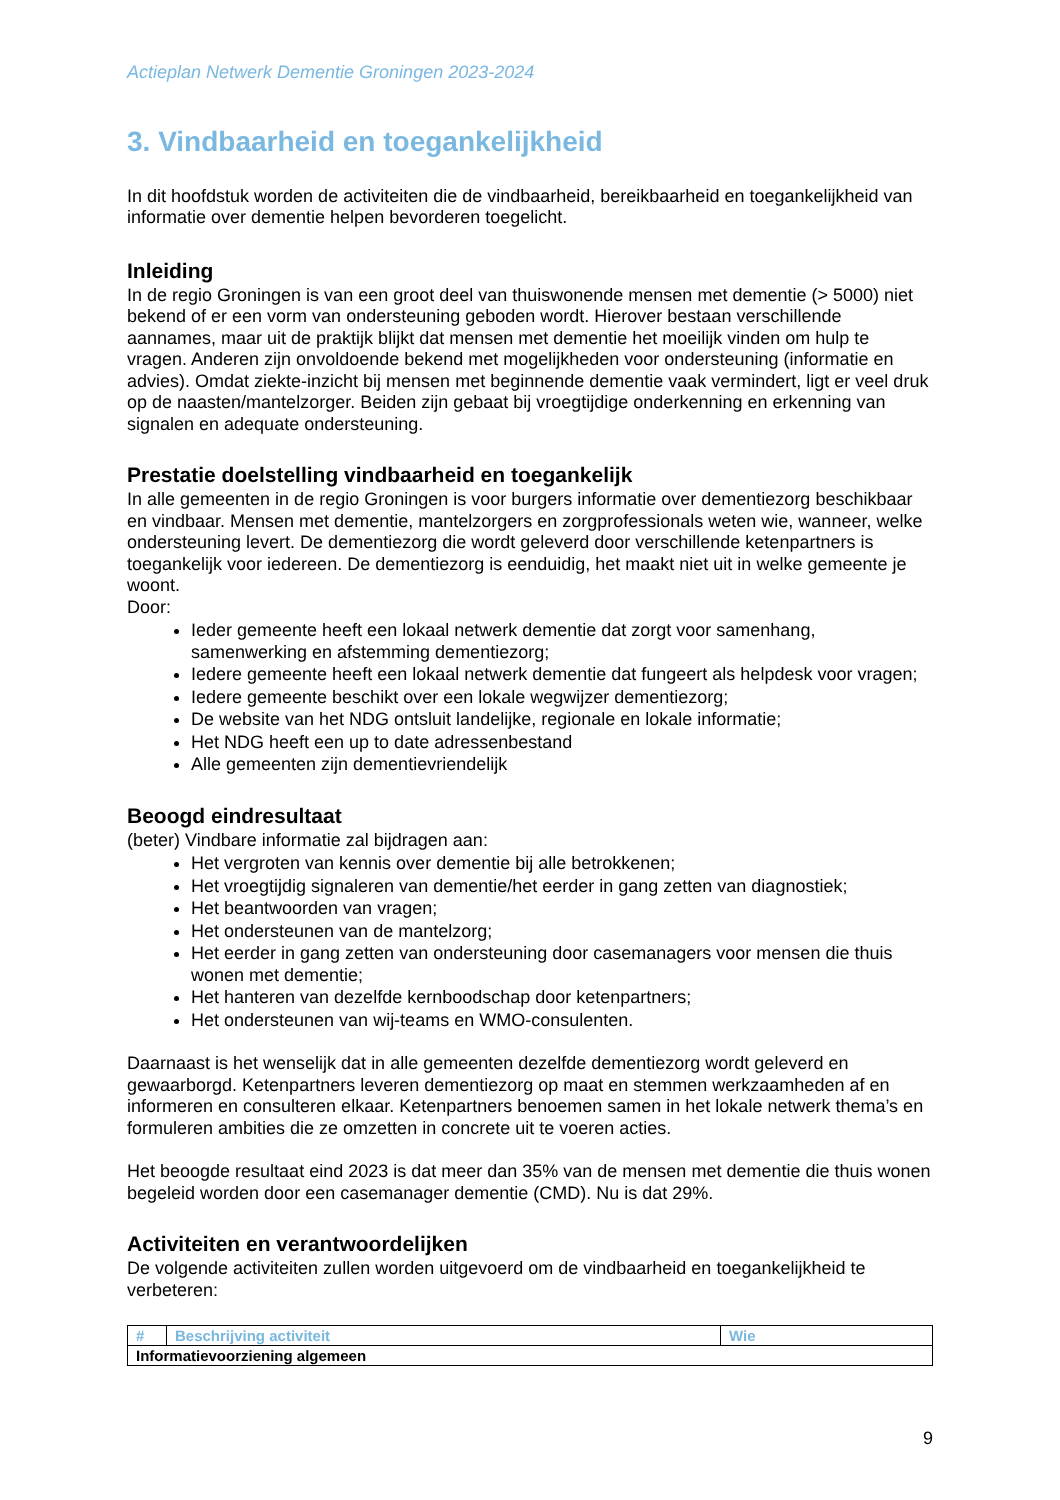Actieplan Netwerk Dementie Groningen 2023-2024
3. Vindbaarheid en toegankelijkheid
In dit hoofdstuk worden de activiteiten die de vindbaarheid, bereikbaarheid en toegankelijkheid van informatie over dementie helpen bevorderen toegelicht.
Inleiding
In de regio Groningen is van een groot deel van thuiswonende mensen met dementie (> 5000) niet bekend of er een vorm van ondersteuning geboden wordt. Hierover bestaan verschillende aannames, maar uit de praktijk blijkt dat mensen met dementie het moeilijk vinden om hulp te vragen. Anderen zijn onvoldoende bekend met mogelijkheden voor ondersteuning (informatie en advies). Omdat ziekte-inzicht bij mensen met beginnende dementie vaak vermindert, ligt er veel druk op de naasten/mantelzorger. Beiden zijn gebaat bij vroegtijdige onderkenning en erkenning van signalen en adequate ondersteuning.
Prestatie doelstelling vindbaarheid en toegankelijk
In alle gemeenten in de regio Groningen is voor burgers informatie over dementiezorg beschikbaar en vindbaar. Mensen met dementie, mantelzorgers en zorgprofessionals weten wie, wanneer, welke ondersteuning levert. De dementiezorg die wordt geleverd door verschillende ketenpartners is toegankelijk voor iedereen. De dementiezorg is eenduidig, het maakt niet uit in welke gemeente je woont.
Door:
Ieder gemeente heeft een lokaal netwerk dementie dat zorgt voor samenhang, samenwerking en afstemming dementiezorg;
Iedere gemeente heeft een lokaal netwerk dementie dat fungeert als helpdesk voor vragen;
Iedere gemeente beschikt over een lokale wegwijzer dementiezorg;
De website van het NDG ontsluit landelijke, regionale en lokale informatie;
Het NDG heeft een up to date adressenbestand
Alle gemeenten zijn dementievriendelijk
Beoogd eindresultaat
(beter) Vindbare informatie zal bijdragen aan:
Het vergroten van kennis over dementie bij alle betrokkenen;
Het vroegtijdig signaleren van dementie/het eerder in gang zetten van diagnostiek;
Het beantwoorden van vragen;
Het ondersteunen van de mantelzorg;
Het eerder in gang zetten van ondersteuning door casemanagers voor mensen die thuis wonen met dementie;
Het hanteren van dezelfde kernboodschap door ketenpartners;
Het ondersteunen van wij-teams en WMO-consulenten.
Daarnaast is het wenselijk dat in alle gemeenten dezelfde dementiezorg wordt geleverd en gewaarborgd. Ketenpartners leveren dementiezorg op maat en stemmen werkzaamheden af en informeren en consulteren elkaar. Ketenpartners benoemen samen in het lokale netwerk thema’s en formuleren ambities die ze omzetten in concrete uit te voeren acties.
Het beoogde resultaat eind 2023 is dat meer dan 35% van de mensen met dementie die thuis wonen begeleid worden door een casemanager dementie (CMD). Nu is dat 29%.
Activiteiten en verantwoordelijken
De volgende activiteiten zullen worden uitgevoerd om de vindbaarheid en toegankelijkheid te verbeteren:
| # | Beschrijving activiteit | Wie |
| --- | --- | --- |
| Informatievoorziening algemeen | | |
9